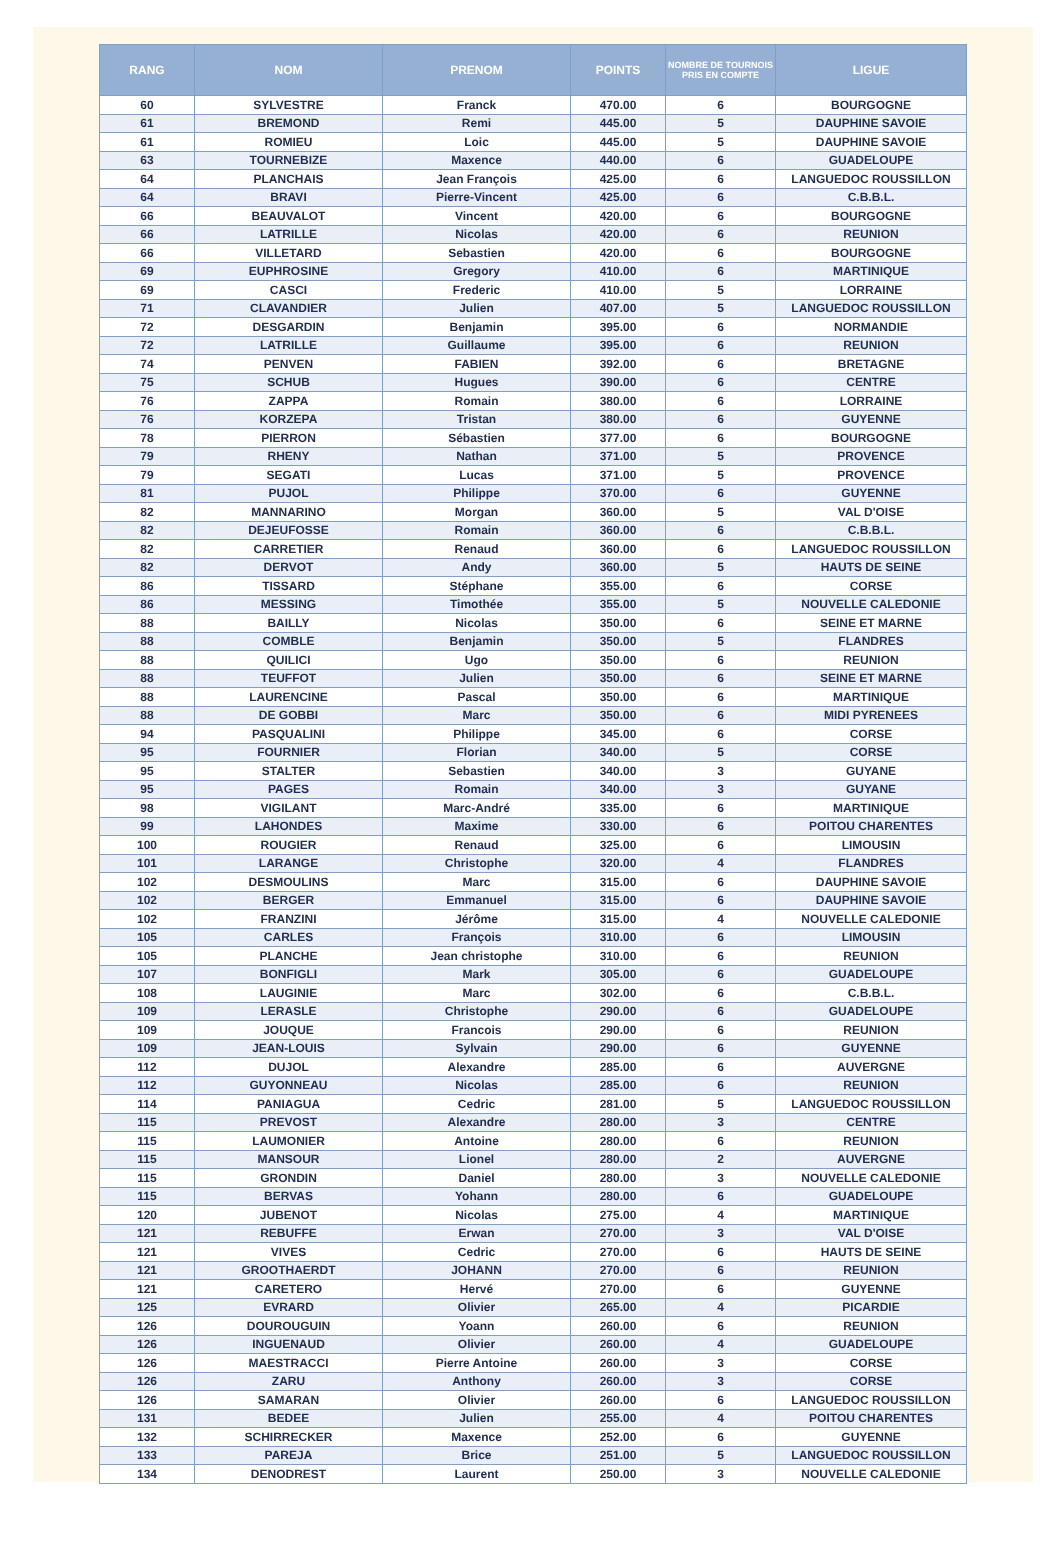| RANG | NOM | PRENOM | POINTS | NOMBRE DE TOURNOIS PRIS EN COMPTE | LIGUE |
| --- | --- | --- | --- | --- | --- |
| 60 | SYLVESTRE | Franck | 470.00 | 6 | BOURGOGNE |
| 61 | BREMOND | Remi | 445.00 | 5 | DAUPHINE SAVOIE |
| 61 | ROMIEU | Loic | 445.00 | 5 | DAUPHINE SAVOIE |
| 63 | TOURNEBIZE | Maxence | 440.00 | 6 | GUADELOUPE |
| 64 | PLANCHAIS | Jean François | 425.00 | 6 | LANGUEDOC ROUSSILLON |
| 64 | BRAVI | Pierre-Vincent | 425.00 | 6 | C.B.B.L. |
| 66 | BEAUVALOT | Vincent | 420.00 | 6 | BOURGOGNE |
| 66 | LATRILLE | Nicolas | 420.00 | 6 | REUNION |
| 66 | VILLETARD | Sebastien | 420.00 | 6 | BOURGOGNE |
| 69 | EUPHROSINE | Gregory | 410.00 | 6 | MARTINIQUE |
| 69 | CASCI | Frederic | 410.00 | 5 | LORRAINE |
| 71 | CLAVANDIER | Julien | 407.00 | 5 | LANGUEDOC ROUSSILLON |
| 72 | DESGARDIN | Benjamin | 395.00 | 6 | NORMANDIE |
| 72 | LATRILLE | Guillaume | 395.00 | 6 | REUNION |
| 74 | PENVEN | FABIEN | 392.00 | 6 | BRETAGNE |
| 75 | SCHUB | Hugues | 390.00 | 6 | CENTRE |
| 76 | ZAPPA | Romain | 380.00 | 6 | LORRAINE |
| 76 | KORZEPA | Tristan | 380.00 | 6 | GUYENNE |
| 78 | PIERRON | Sébastien | 377.00 | 6 | BOURGOGNE |
| 79 | RHENY | Nathan | 371.00 | 5 | PROVENCE |
| 79 | SEGATI | Lucas | 371.00 | 5 | PROVENCE |
| 81 | PUJOL | Philippe | 370.00 | 6 | GUYENNE |
| 82 | MANNARINO | Morgan | 360.00 | 5 | VAL D'OISE |
| 82 | DEJEUFOSSE | Romain | 360.00 | 6 | C.B.B.L. |
| 82 | CARRETIER | Renaud | 360.00 | 6 | LANGUEDOC ROUSSILLON |
| 82 | DERVOT | Andy | 360.00 | 5 | HAUTS DE SEINE |
| 86 | TISSARD | Stéphane | 355.00 | 6 | CORSE |
| 86 | MESSING | Timothée | 355.00 | 5 | NOUVELLE CALEDONIE |
| 88 | BAILLY | Nicolas | 350.00 | 6 | SEINE ET MARNE |
| 88 | COMBLE | Benjamin | 350.00 | 5 | FLANDRES |
| 88 | QUILICI | Ugo | 350.00 | 6 | REUNION |
| 88 | TEUFFOT | Julien | 350.00 | 6 | SEINE ET MARNE |
| 88 | LAURENCINE | Pascal | 350.00 | 6 | MARTINIQUE |
| 88 | DE GOBBI | Marc | 350.00 | 6 | MIDI PYRENEES |
| 94 | PASQUALINI | Philippe | 345.00 | 6 | CORSE |
| 95 | FOURNIER | Florian | 340.00 | 5 | CORSE |
| 95 | STALTER | Sebastien | 340.00 | 3 | GUYANE |
| 95 | PAGES | Romain | 340.00 | 3 | GUYANE |
| 98 | VIGILANT | Marc-André | 335.00 | 6 | MARTINIQUE |
| 99 | LAHONDES | Maxime | 330.00 | 6 | POITOU CHARENTES |
| 100 | ROUGIER | Renaud | 325.00 | 6 | LIMOUSIN |
| 101 | LARANGE | Christophe | 320.00 | 4 | FLANDRES |
| 102 | DESMOULINS | Marc | 315.00 | 6 | DAUPHINE SAVOIE |
| 102 | BERGER | Emmanuel | 315.00 | 6 | DAUPHINE SAVOIE |
| 102 | FRANZINI | Jérôme | 315.00 | 4 | NOUVELLE CALEDONIE |
| 105 | CARLES | François | 310.00 | 6 | LIMOUSIN |
| 105 | PLANCHE | Jean christophe | 310.00 | 6 | REUNION |
| 107 | BONFIGLI | Mark | 305.00 | 6 | GUADELOUPE |
| 108 | LAUGINIE | Marc | 302.00 | 6 | C.B.B.L. |
| 109 | LERASLE | Christophe | 290.00 | 6 | GUADELOUPE |
| 109 | JOUQUE | Francois | 290.00 | 6 | REUNION |
| 109 | JEAN-LOUIS | Sylvain | 290.00 | 6 | GUYENNE |
| 112 | DUJOL | Alexandre | 285.00 | 6 | AUVERGNE |
| 112 | GUYONNEAU | Nicolas | 285.00 | 6 | REUNION |
| 114 | PANIAGUA | Cedric | 281.00 | 5 | LANGUEDOC ROUSSILLON |
| 115 | PREVOST | Alexandre | 280.00 | 3 | CENTRE |
| 115 | LAUMONIER | Antoine | 280.00 | 6 | REUNION |
| 115 | MANSOUR | Lionel | 280.00 | 2 | AUVERGNE |
| 115 | GRONDIN | Daniel | 280.00 | 3 | NOUVELLE CALEDONIE |
| 115 | BERVAS | Yohann | 280.00 | 6 | GUADELOUPE |
| 120 | JUBENOT | Nicolas | 275.00 | 4 | MARTINIQUE |
| 121 | REBUFFE | Erwan | 270.00 | 3 | VAL D'OISE |
| 121 | VIVES | Cedric | 270.00 | 6 | HAUTS DE SEINE |
| 121 | GROOTHAERDT | JOHANN | 270.00 | 6 | REUNION |
| 121 | CARETERO | Hervé | 270.00 | 6 | GUYENNE |
| 125 | EVRARD | Olivier | 265.00 | 4 | PICARDIE |
| 126 | DOUROUGUIN | Yoann | 260.00 | 6 | REUNION |
| 126 | INGUENAUD | Olivier | 260.00 | 4 | GUADELOUPE |
| 126 | MAESTRACCI | Pierre Antoine | 260.00 | 3 | CORSE |
| 126 | ZARU | Anthony | 260.00 | 3 | CORSE |
| 126 | SAMARAN | Olivier | 260.00 | 6 | LANGUEDOC ROUSSILLON |
| 131 | BEDEE | Julien | 255.00 | 4 | POITOU CHARENTES |
| 132 | SCHIRRECKER | Maxence | 252.00 | 6 | GUYENNE |
| 133 | PAREJA | Brice | 251.00 | 5 | LANGUEDOC ROUSSILLON |
| 134 | DENODREST | Laurent | 250.00 | 3 | NOUVELLE CALEDONIE |